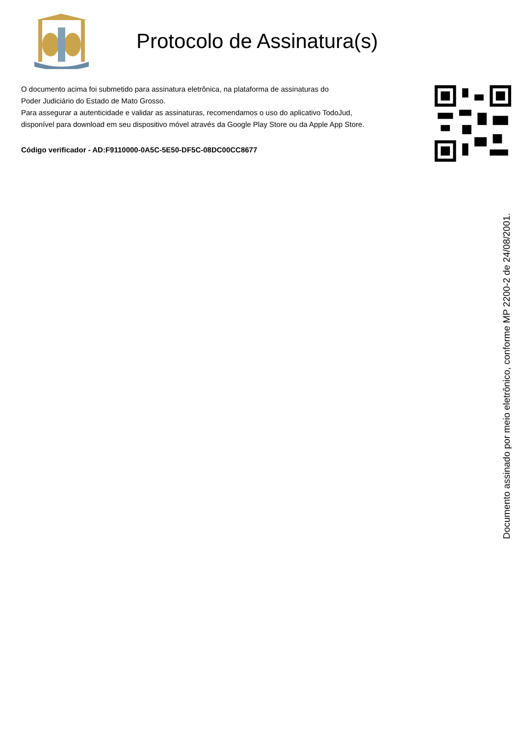Protocolo de Assinatura(s)
O documento acima foi submetido para assinatura eletrônica, na plataforma de assinaturas do
Poder Judiciário do Estado de Mato Grosso.
Para assegurar a autenticidade e validar as assinaturas, recomendamos o uso do aplicativo TodoJud,
disponível para download em seu dispositivo móvel através da Google Play Store ou da Apple App Store.
Código verificador - AD:F9110000-0A5C-5E50-DF5C-08DC00CC8677
Documento assinado por meio eletrônico, conforme MP 2200-2 de 24/08/2001.